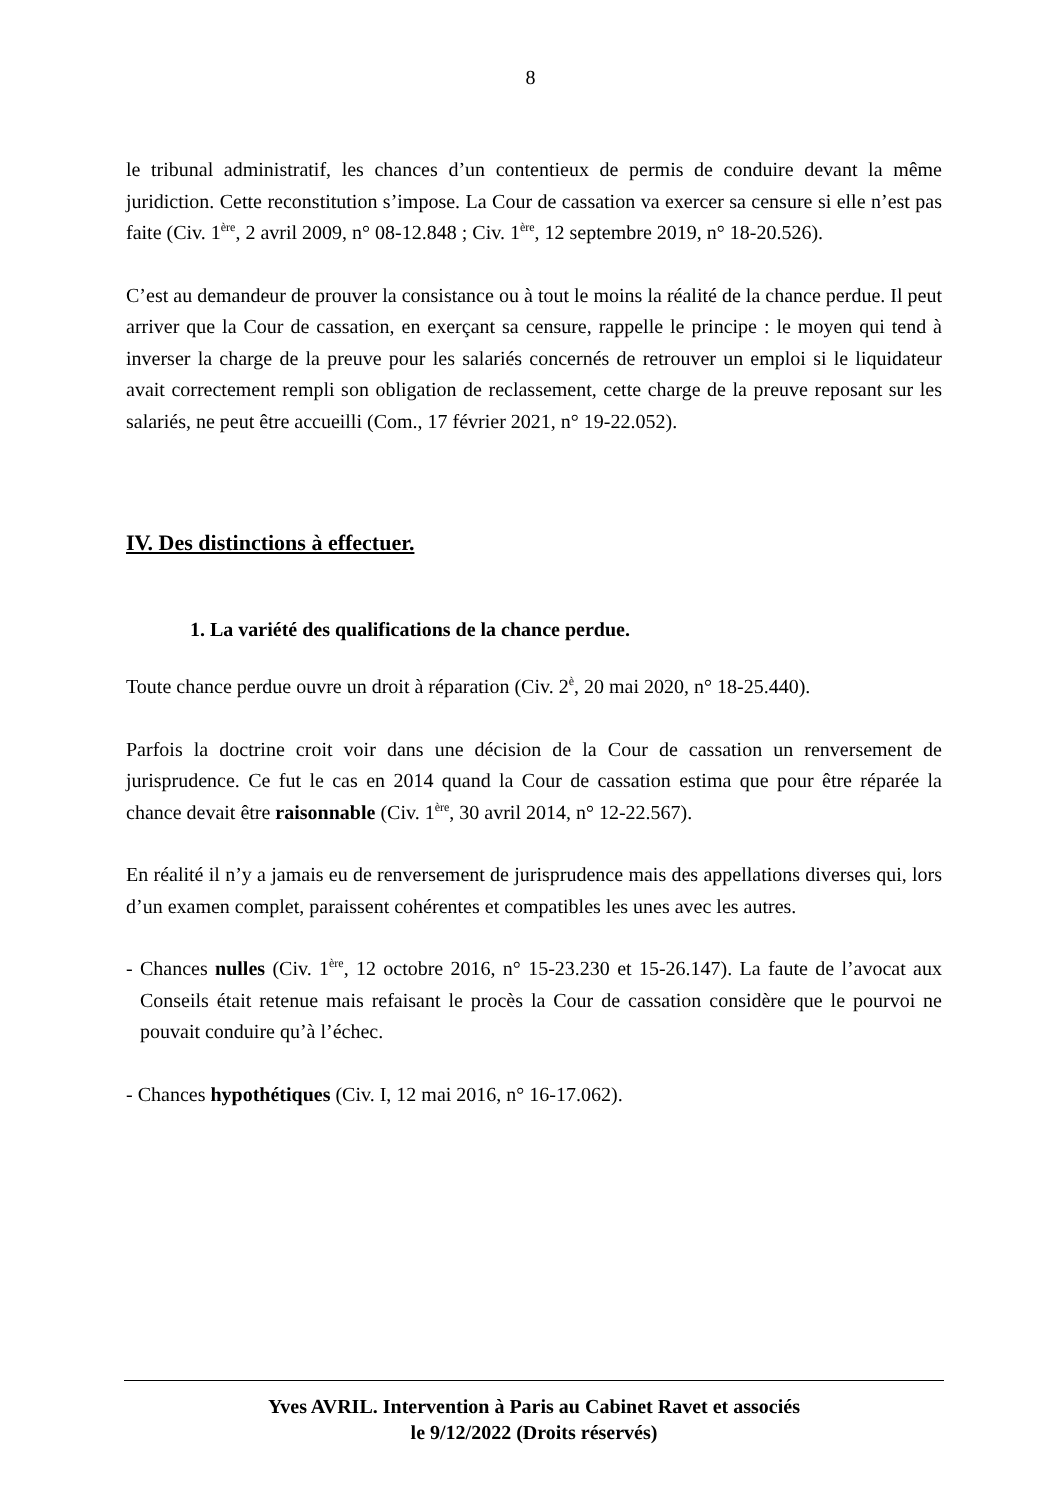8
le tribunal administratif, les chances d’un contentieux de permis de conduire devant la même juridiction. Cette reconstitution s’impose. La Cour de cassation va exercer sa censure si elle n’est pas faite (Civ. 1<sup>ère</sup>, 2 avril 2009, n° 08-12.848 ; Civ. 1<sup>ère</sup>, 12 septembre 2019, n° 18-20.526).
C’est au demandeur de prouver la consistance ou à tout le moins la réalité de la chance perdue. Il peut arriver que la Cour de cassation, en exerçant sa censure, rappelle le principe : le moyen qui tend à inverser la charge de la preuve pour les salariés concernés de retrouver un emploi si le liquidateur avait correctement rempli son obligation de reclassement, cette charge de la preuve reposant sur les salariés, ne peut être accueilli (Com., 17 février 2021, n° 19-22.052).
IV. Des distinctions à effectuer.
1. La variété des qualifications de la chance perdue.
Toute chance perdue ouvre un droit à réparation (Civ. 2<sup>è</sup>, 20 mai 2020, n° 18-25.440).
Parfois la doctrine croit voir dans une décision de la Cour de cassation un renversement de jurisprudence. Ce fut le cas en 2014 quand la Cour de cassation estima que pour être réparée la chance devait être raisonnable (Civ. 1<sup>ère</sup>, 30 avril 2014, n° 12-22.567).
En réalité il n’y a jamais eu de renversement de jurisprudence mais des appellations diverses qui, lors d’un examen complet, paraissent cohérentes et compatibles les unes avec les autres.
- Chances nulles (Civ. 1<sup>ère</sup>, 12 octobre 2016, n° 15-23.230 et 15-26.147). La faute de l’avocat aux Conseils était retenue mais refaisant le procès la Cour de cassation considère que le pourvoi ne pouvait conduire qu’à l’échec.
- Chances hypothétiques (Civ. I, 12 mai 2016, n° 16-17.062).
Yves AVRIL. Intervention à Paris au Cabinet Ravet et associés
le 9/12/2022 (Droits réservés)